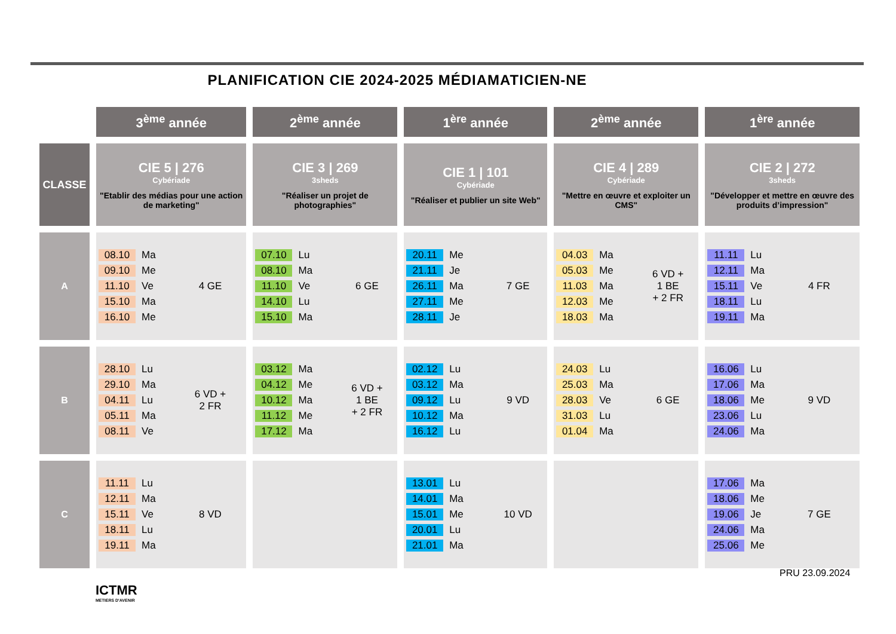PLANIFICATION CIE 2024-2025 MÉDIAMATICIEN-NE
| | 3<sup>ème</sup> année | 2<sup>ème</sup> année | 1<sup>ère</sup> année | 2<sup>ème</sup> année | 1<sup>ère</sup> année |
| --- | --- | --- | --- | --- | --- |
| CLASSE | CIE 5 / 276 Cybériade "Etablir des médias pour une action de marketing" | CIE 3 / 269 3sheds "Réaliser un projet de photographies" | CIE 1 / 101 Cybériade "Réaliser et publier un site Web" | CIE 4 / 289 Cybériade "Mettre en œuvre et exploiter un CMS" | CIE 2 / 272 3sheds "Développer et mettre en œuvre des produits d’impression" |
| A | 08.10 Ma 09.10 Me 11.10 Ve 15.10 Ma 16.10 Me 4 GE | 07.10 Lu 08.10 Ma 11.10 Ve 14.10 Lu 15.10 Ma 6 GE | 20.11 Me 21.11 Je 26.11 Ma 27.11 Me 28.11 Je 7 GE | 04.03 Ma 05.03 Me 11.03 Ma 12.03 Me 18.03 Ma 6 VD + 1 BE + 2 FR | 11.11 Lu 12.11 Ma 15.11 Ve 18.11 Lu 19.11 Ma 4 FR |
| B | 28.10 Lu 29.10 Ma 04.11 Lu 05.11 Ma 08.11 Ve 6 VD + 2 FR | 03.12 Ma 04.12 Me 10.12 Ma 11.12 Me 17.12 Ma 6 VD + 1 BE + 2 FR | 02.12 Lu 03.12 Ma 09.12 Lu 10.12 Ma 16.12 Lu 9 VD | 24.03 Lu 25.03 Ma 28.03 Ve 31.03 Lu 01.04 Ma 6 GE | 16.06 Lu 17.06 Ma 18.06 Me 23.06 Lu 24.06 Ma 9 VD |
| C | 11.11 Lu 12.11 Ma 15.11 Ve 18.11 Lu 19.11 Ma 8 VD | | 13.01 Lu 14.01 Ma 15.01 Me 20.01 Lu 21.01 Ma 10 VD | | 17.06 Ma 18.06 Me 19.06 Je 24.06 Ma 25.06 Me 7 GE |
ICTMR
METIERS D'AVENIR
PRU 23.09.2024